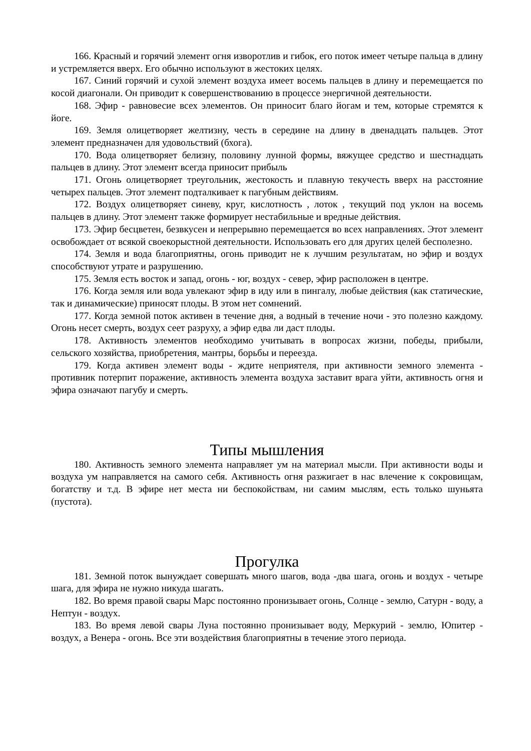166. Красный и горячий элемент огня изворотлив и гибок, его поток имеет четыре пальца в длину и устремляется вверх. Его обычно используют в жестоких целях.
167. Синий горячий и сухой элемент воздуха имеет восемь пальцев в длину и перемещается по косой диагонали. Он приводит к совершенствованию в процессе энергичной деятельности.
168. Эфир - равновесие всех элементов. Он приносит благо йогам и тем, которые стремятся к йоге.
169. Земля олицетворяет желтизну, честь в середине на длину в двенадцать пальцев. Этот элемент предназначен для удовольствий (бхога).
170. Вода олицетворяет белизну, половину лунной формы, вяжущее средство и шестнадцать пальцев в длину. Этот элемент всегда приносит прибыль
171. Огонь олицетворяет треугольник, жестокость и плавную текучесть вверх на расстояние четырех пальцев. Этот элемент подталкивает к пагубным действиям.
172. Воздух олицетворяет синеву, круг, кислотность , лоток , текущий под уклон на восемь пальцев в длину. Этот элемент также формирует нестабильные и вредные действия.
173. Эфир бесцветен, безвкусен и непрерывно перемещается во всех направлениях. Этот элемент освобождает от всякой своекорыстной деятельности. Использовать его для других целей бесполезно.
174. Земля и вода благоприятны, огонь приводит не к лучшим результатам, но эфир и воздух способствуют утрате и разрушению.
175. Земля есть восток и запад, огонь - юг, воздух - север, эфир расположен в центре.
176. Когда земля или вода увлекают эфир в иду или в пингалу, любые действия (как статические, так и динамические) приносят плоды. В этом нет сомнений.
177. Когда земной поток активен в течение дня, а водный в течение ночи - это полезно каждому. Огонь несет смерть, воздух сеет разруху, а эфир едва ли даст плоды.
178. Активность элементов необходимо учитывать в вопросах жизни, победы, прибыли, сельского хозяйства, приобретения, мантры, борьбы и переезда.
179. Когда активен элемент воды - ждите неприятеля, при активности земного элемента - противник потерпит поражение, активность элемента воздуха заставит врага уйти, активность огня и эфира означают пагубу и смерть.
Типы мышления
180. Активность земного элемента направляет ум на материал мысли. При активности воды и воздуха ум направляется на самого себя. Активность огня разжигает в нас влечение к сокровищам, богатству и т.д. В эфире нет места ни беспокойствам, ни самим мыслям, есть только шуньята (пустота).
Прогулка
181. Земной поток вынуждает совершать много шагов, вода -два шага, огонь и воздух - четыре шага, для эфира не нужно никуда шагать.
182. Во время правой свары Марс постоянно пронизывает огонь, Солнце - землю, Сатурн - воду, а Нептун - воздух.
183. Во время левой свары Луна постоянно пронизывает воду, Меркурий - землю, Юпитер - воздух, а Венера - огонь. Все эти воздействия благоприятны в течение этого периода.